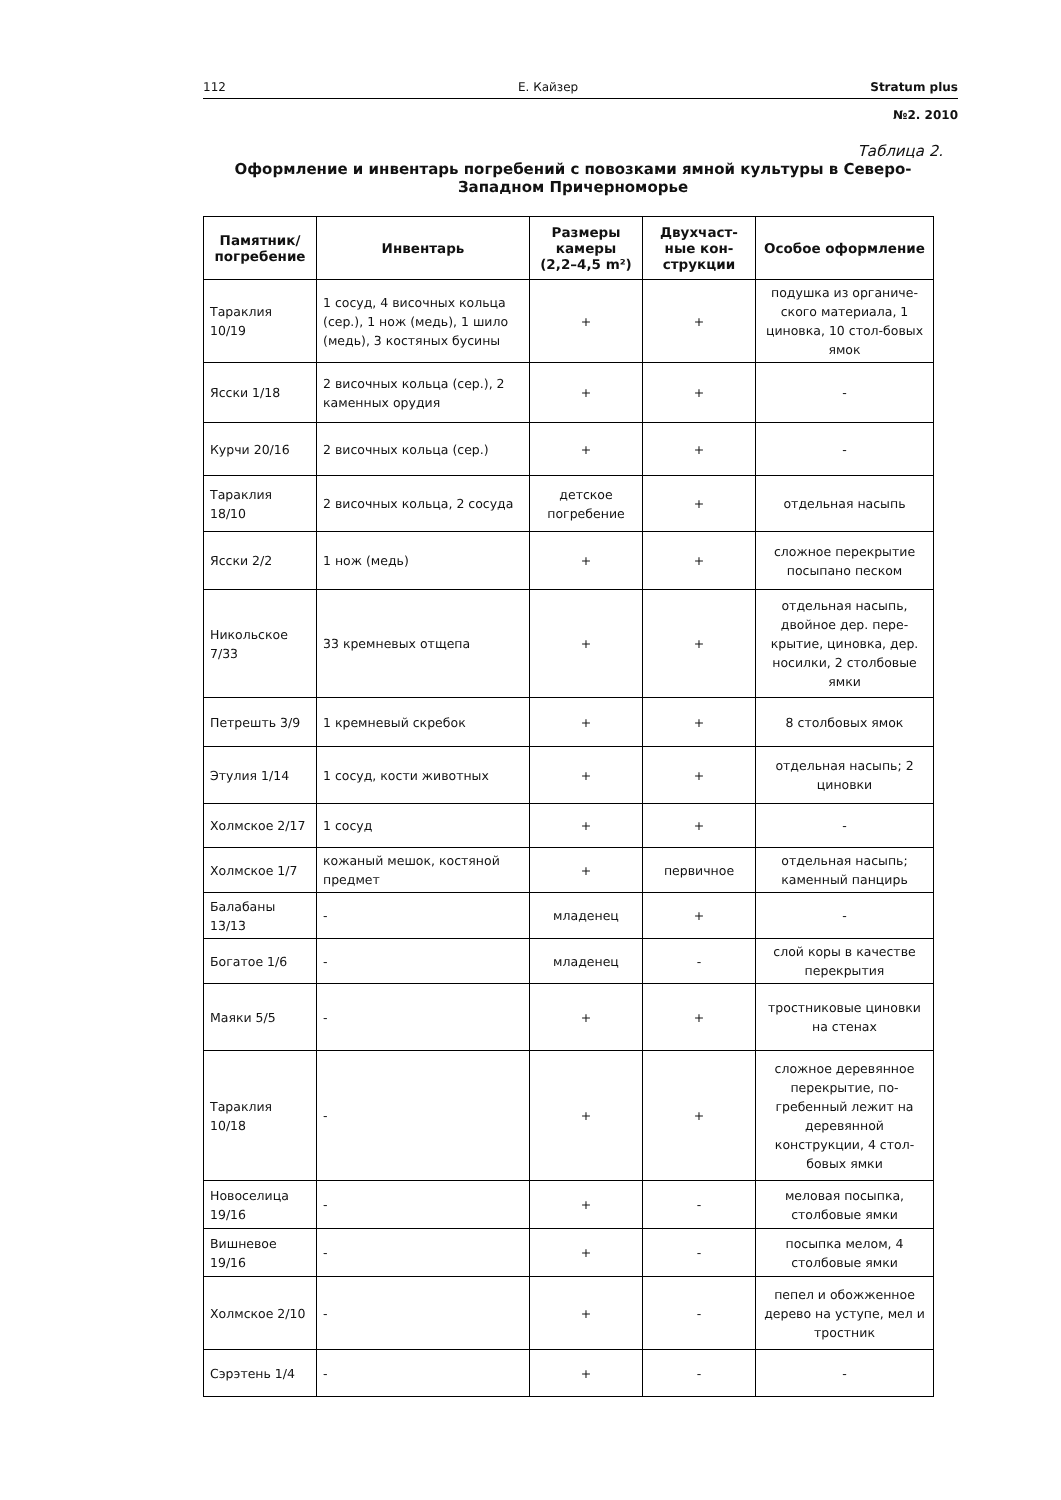112 Е. Кайзер Stratum plus
№2. 2010
Таблица 2.
Оформление и инвентарь погребений с повозками ямной культуры в Северо-Западном Причерноморье
| Памятник/ погребение | Инвентарь | Размеры камеры (2,2–4,5 m²) | Двухчаст-ные кон-струкции | Особое оформление |
| --- | --- | --- | --- | --- |
| Тараклия 10/19 | 1 сосуд, 4 височных кольца (сер.), 1 нож (медь), 1 шило (медь), 3 костяных бусины | + | + | подушка из органиче-ского материала, 1 циновка, 10 стол-бовых ямок |
| Ясски 1/18 | 2 височных кольца (сер.), 2 каменных орудия | + | + | - |
| Курчи 20/16 | 2 височных кольца (сер.) | + | + | - |
| Тараклия 18/10 | 2 височных кольца, 2 сосуда | детское погребение | + | отдельная насыпь |
| Ясски 2/2 | 1 нож (медь) | + | + | сложное перекрытие посыпано песком |
| Никольское 7/33 | 33 кремневых отщепа | + | + | отдельная насыпь, двойное дер. пере-крытие, циновка, дер. носилки, 2 столбовые ямки |
| Петрешть 3/9 | 1 кремневый скребок | + | + | 8 столбовых ямок |
| Этулия 1/14 | 1 сосуд, кости животных | + | + | отдельная насыпь; 2 циновки |
| Холмское 2/17 | 1 сосуд | + | + | - |
| Холмское 1/7 | кожаный мешок, костяной предмет | + | первичное | отдельная насыпь; каменный панцирь |
| Балабаны 13/13 | - | младенец | + | - |
| Богатое 1/6 | - | младенец | - | слой коры в качестве перекрытия |
| Маяки 5/5 | - | + | + | тростниковые циновки на стенах |
| Тараклия 10/18 | - | + | + | сложное деревянное перекрытие, по-гребенный лежит на деревянной конструкции, 4 стол-бовых ямки |
| Новоселица 19/16 | - | + | - | меловая посыпка, столбовые ямки |
| Вишневое 19/16 | - | + | - | посыпка мелом, 4 столбовые ямки |
| Холмское 2/10 | - | + | - | пепел и обожженное дерево на уступе, мел и тростник |
| Сэрэтень 1/4 | - | + | - | - |